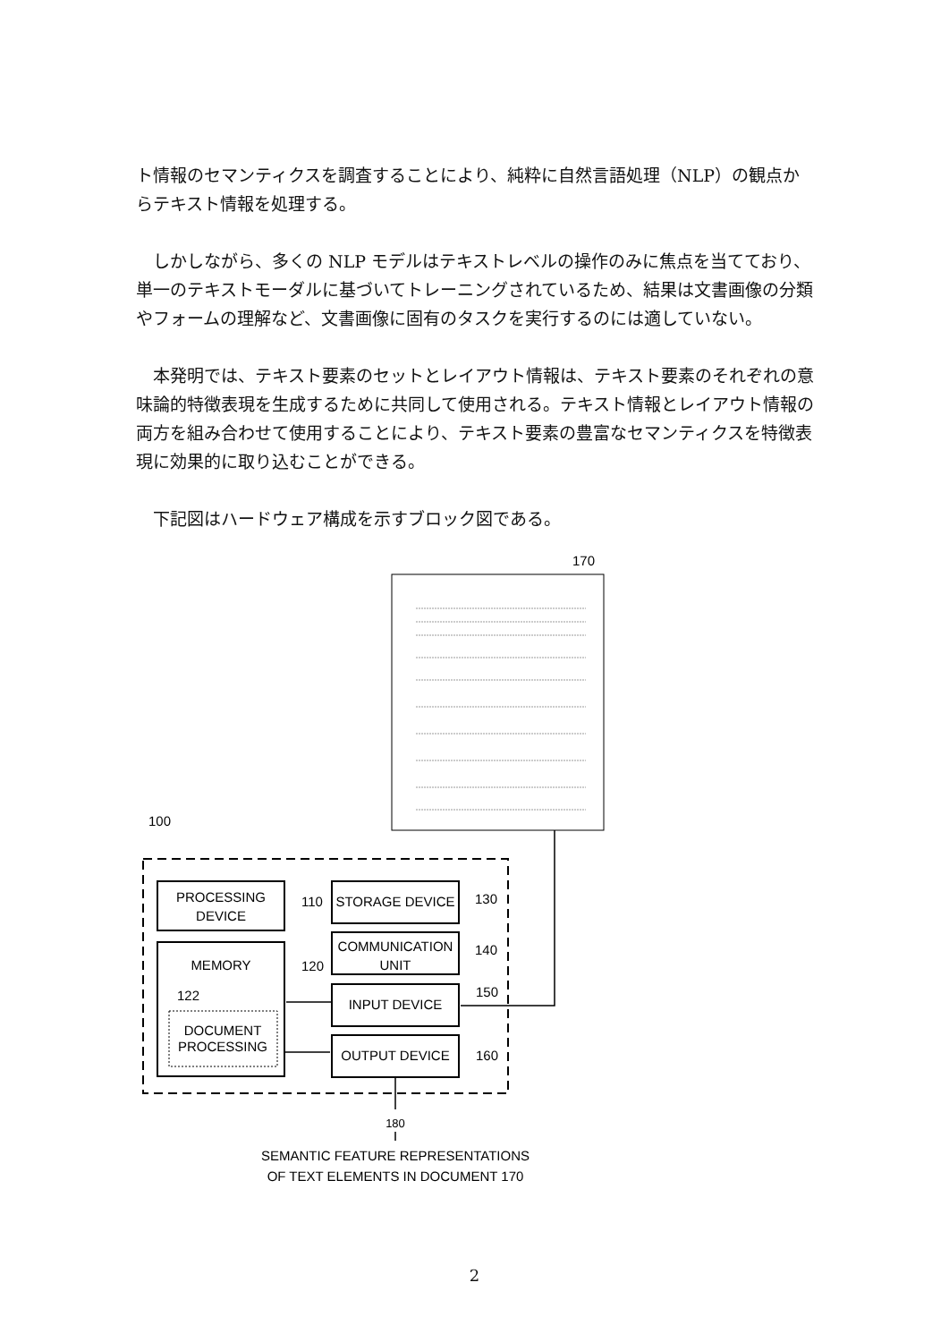ト情報のセマンティクスを調査することにより、純粋に自然言語処理（NLP）の観点からテキスト情報を処理する。
　しかしながら、多くの NLP モデルはテキストレベルの操作のみに焦点を当てており、単一のテキストモーダルに基づいてトレーニングされているため、結果は文書画像の分類やフォームの理解など、文書画像に固有のタスクを実行するのには適していない。
　本発明では、テキスト要素のセットとレイアウト情報は、テキスト要素のそれぞれの意味論的特徴表現を生成するために共同して使用される。テキスト情報とレイアウト情報の両方を組み合わせて使用することにより、テキスト要素の豊富なセマンティクスを特徴表現に効果的に取り込むことができる。
　下記図はハードウェア構成を示すブロック図である。
170
100
PROCESSING
DEVICE
STORAGE DEVICE
COMMUNICATION
UNIT
MEMORY
DOCUMENT
PROCESSING
INPUT DEVICE
OUTPUT DEVICE
180
SEMANTIC FEATURE REPRESENTATIONS
OF TEXT ELEMENTS IN DOCUMENT 170
110
130
140
120
150
160
122
2